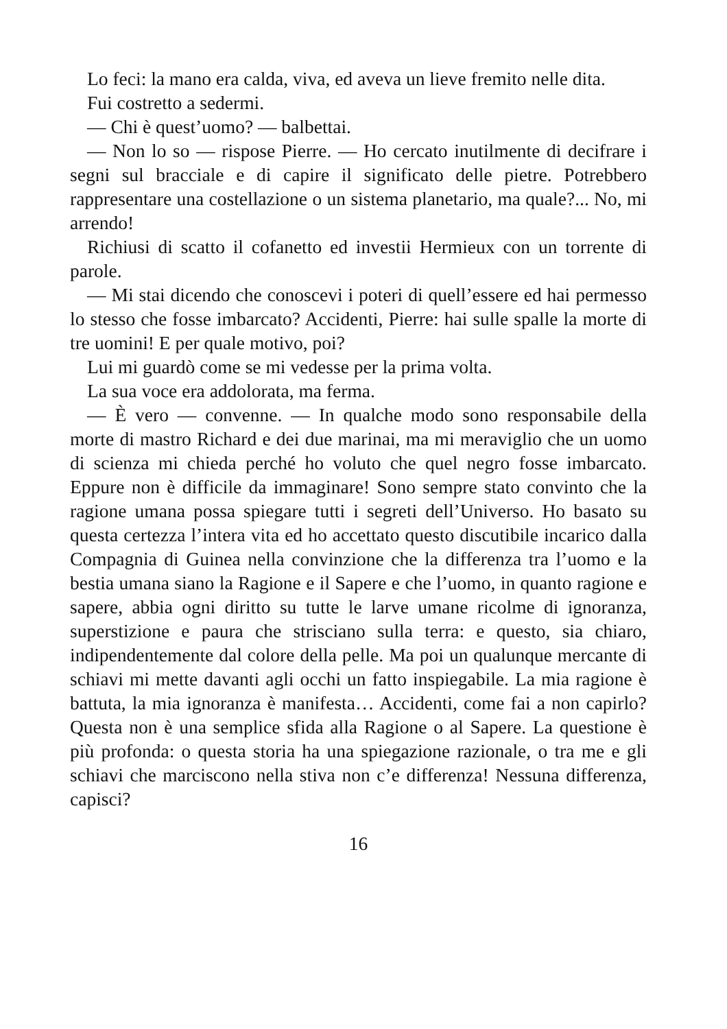Lo feci: la mano era calda, viva, ed aveva un lieve fremito nelle dita.
Fui costretto a sedermi.
— Chi è quest’uomo? — balbettai.
— Non lo so — rispose Pierre. — Ho cercato inutilmente di decifrare i segni sul bracciale e di capire il significato delle pietre. Potrebbero rappresentare una costellazione o un sistema planetario, ma quale?... No, mi arrendo!
Richiusi di scatto il cofanetto ed investii Hermieux con un torrente di parole.
— Mi stai dicendo che conoscevi i poteri di quell’essere ed hai permesso lo stesso che fosse imbarcato? Accidenti, Pierre: hai sulle spalle la morte di tre uomini! E per quale motivo, poi?
Lui mi guardò come se mi vedesse per la prima volta.
La sua voce era addolorata, ma ferma.
— È vero — convenne. — In qualche modo sono responsabile della morte di mastro Richard e dei due marinai, ma mi meraviglio che un uomo di scienza mi chieda perché ho voluto che quel negro fosse imbarcato. Eppure non è difficile da immaginare! Sono sempre stato convinto che la ragione umana possa spiegare tutti i segreti dell’Universo. Ho basato su questa certezza l’intera vita ed ho accettato questo discutibile incarico dalla Compagnia di Guinea nella convinzione che la differenza tra l’uomo e la bestia umana siano la Ragione e il Sapere e che l’uomo, in quanto ragione e sapere, abbia ogni diritto su tutte le larve umane ricolme di ignoranza, superstizione e paura che strisciano sulla terra: e questo, sia chiaro, indipendentemente dal colore della pelle. Ma poi un qualunque mercante di schiavi mi mette davanti agli occhi un fatto inspiegabile. La mia ragione è battuta, la mia ignoranza è manifesta… Accidenti, come fai a non capirlo? Questa non è una semplice sfida alla Ragione o al Sapere. La questione è più profonda: o questa storia ha una spiegazione razionale, o tra me e gli schiavi che marciscono nella stiva non c’e differenza! Nessuna differenza, capisci?
16